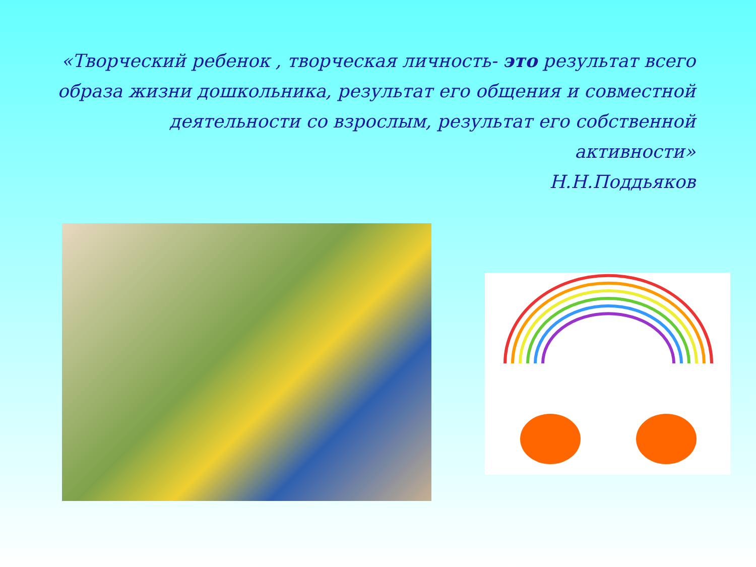«Творческий ребенок , творческая личность- это результат всего образа жизни дошкольника, результат его общения и совместной деятельности со взрослым, результат его собственной активности»
Н.Н.Поддьяков